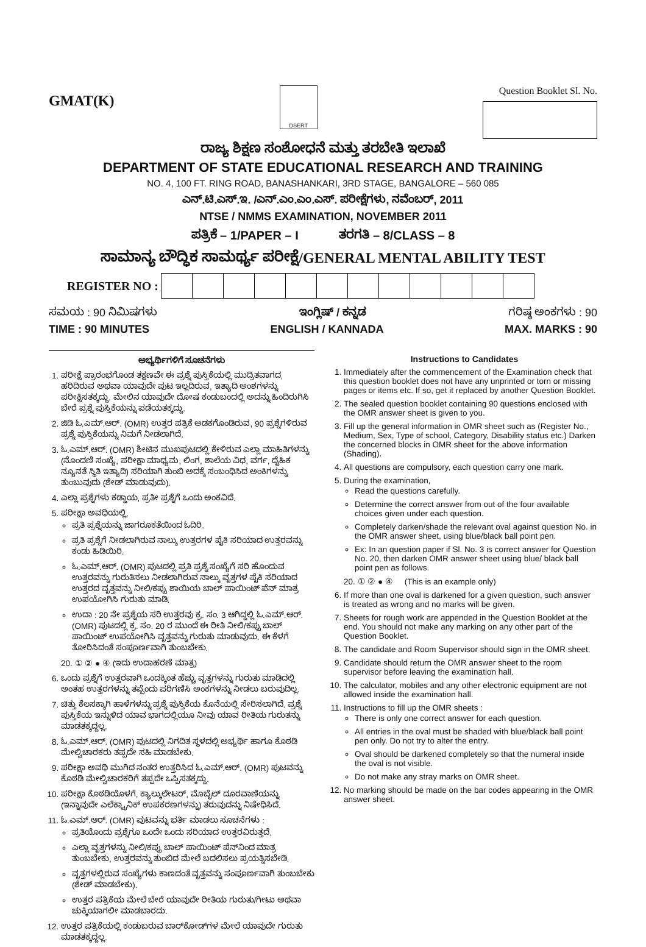GMAT(K)
DSERT
Question Booklet Sl. No.
ರಾಜ್ಯ ಶಿಕ್ಷಣ ಸಂಶೋಧನೆ ಮತ್ತು ತರಬೇತಿ ಇಲಾಖೆ
DEPARTMENT OF STATE EDUCATIONAL RESEARCH AND TRAINING
NO. 4, 100 FT. RING ROAD, BANASHANKARI, 3RD STAGE, BANGALORE – 560 085
ಎನ್.ಟಿ.ಎಸ್.ಇ. /ಎನ್.ಎಂ.ಎಂ.ಎಸ್. ಪರೀಕ್ಷೆಗಳು, ನವೆಂಬರ್, 2011
NTSE / NMMS EXAMINATION, NOVEMBER 2011
ಪತ್ರಿಕೆ – 1/PAPER – I ತರಗತಿ – 8/CLASS – 8
ಸಾಮಾನ್ಯ ಬೌದ್ಧಿಕ ಸಾಮರ್ಥ್ಯ ಪರೀಕ್ಷೆ/GENERAL MENTAL ABILITY TEST
REGISTER NO :
ಸಮಯ : 90 ನಿಮಿಷಗಳು ಇಂಗ್ಲಿಷ್ / ಕನ್ನಡ ಗರಿಷ್ಠ ಅಂಕಗಳು : 90
TIME : 90 MINUTES ENGLISH / KANNADA MAX. MARKS : 90
ಅಭ್ಯರ್ಥಿಗಳಿಗೆ ಸೂಚನೆಗಳು
1. ಪರೀಕ್ಷೆ ಪ್ರಾರಂಭಗೊಂಡ ತಕ್ಷಣವೇ ಈ ಪ್ರಶ್ನೆ ಪುಸ್ತಿಕೆಯಲ್ಲಿ ಮುದ್ರಿತವಾಗದ, ಹರಿದಿರುವ ಅಥವಾ ಯಾವುದೇ ಪುಟ ಇಲ್ಲದಿರುವ, ಇತ್ಯಾದಿ ಅಂಶಗಳನ್ನು ಪರೀಕ್ಷಿಸತಕ್ಕದ್ದು. ಮೇಲಿನ ಯಾವುದೇ ದೋಷ ಕಂಡುಬಂದಲ್ಲಿ ಅದನ್ನು ಹಿಂದಿರುಗಿಸಿ ಬೇರೆ ಪ್ರಶ್ನೆ ಪುಸ್ತಿಕೆಯನ್ನು ಪಡೆಯತಕ್ಕದ್ದು.
2. ಜಿಡಿ ಓ.ಎಮ್.ಆರ್. (OMR) ಉತ್ತರ ಪತ್ರಿಕೆ ಅಡಕಗೊಂಡಿರುವ, 90 ಪ್ರಶ್ನೆಗಳಿರುವ ಪ್ರಶ್ನೆ ಪುಸ್ತಿಕೆಯನ್ನು ನಿಮಗೆ ನೀಡಲಾಗಿದೆ.
3. ಓ.ಎಮ್.ಆರ್. (OMR) ಶೀಟಿನ ಮುಖಪುಟದಲ್ಲಿ ಕೇಳಿರುವ ಎಲ್ಲಾ ಮಾಹಿತಿಗಳನ್ನು (ನೊಂದಣಿ ಸಂಖ್ಯೆ, ಪರೀಕ್ಷಾ ಮಾಧ್ಯಮ, ಲಿಂಗ, ಶಾಲೆಯ ವಿಧ, ವರ್ಗ, ದೈಹಿಕ ನ್ಯೂನತೆ ಸ್ಥಿತಿ ಇತ್ಯಾದಿ) ಸರಿಯಾಗಿ ತುಂಬಿ ಅದಕ್ಕೆ ಸಂಬಂಧಿಸಿದ ಅಂಕಿಗಳನ್ನು ತುಂಬುವುದು (ಶೇಡ್ ಮಾಡುವುದು).
4. ಎಲ್ಲಾ ಪ್ರಶ್ನೆಗಳು ಕಡ್ಡಾಯ, ಪ್ರತೀ ಪ್ರಶ್ನೆಗೆ ಒಂದು ಅಂಕವಿದೆ.
5. ಪರೀಕ್ಷಾ ಅವಧಿಯಲ್ಲಿ,
ಪ್ರತಿ ಪ್ರಶ್ನೆಯನ್ನು ಜಾಗರೂಕತೆಯಿಂದ ಓದಿರಿ.
ಪ್ರತಿ ಪ್ರಶ್ನೆಗೆ ನೀಡಲಾಗಿರುವ ನಾಲ್ಕು ಉತ್ತರಗಳ ಪೈಕಿ ಸರಿಯಾದ ಉತ್ತರವನ್ನು ಕಂಡು ಹಿಡಿಯಿರಿ.
ಓ.ಎಮ್.ಆರ್. (OMR) ಪುಟದಲ್ಲಿ ಪ್ರತಿ ಪ್ರಶ್ನೆ ಸಂಖ್ಯೆಗೆ ಸರಿ ಹೊಂದುವ ಉತ್ತರವನ್ನು ಗುರುತಿಸಲು ನೀಡಲಾಗಿರುವ ನಾಲ್ಕು ವೃತ್ತಗಳ ಪೈಕಿ ಸರಿಯಾದ ಉತ್ತರದ ವೃತ್ತವನ್ನು ನೀಲಿ/ಕಪ್ಪು ಶಾಯಿಯ ಬಾಲ್ ಪಾಯಿಂಟ್ ಪೆನ್ ಮಾತ್ರ ಉಪಯೋಗಿಸಿ ಗುರುತು ಮಾಡಿ.
ಉದಾ : 20 ನೇ ಪ್ರಶ್ನೆಯ ಸರಿ ಉತ್ತರವು ಕ್ರ. ಸಂ. 3 ಆಗಿದ್ದಲ್ಲಿ ಓ.ಎಮ್.ಆರ್. (OMR) ಪುಟದಲ್ಲಿ ಕ್ರ. ಸಂ. 20 ರ ಮುಂದೆ ಈ ರೀತಿ ನೀಲಿ/ಕಪ್ಪು ಬಾಲ್ ಪಾಯಿಂಟ್ ಉಪಯೋಗಿಸಿ ವೃತ್ತವನ್ನು ಗುರುತು ಮಾಡುವುದು. ಈ ಕೆಳಗೆ ತೋರಿಸಿದಂತೆ ಸಂಪೂರ್ಣವಾಗಿ ತುಂಬಬೇಕು.
20. ① ② ● ④ (ಇದು ಉದಾಹರಣೆ ಮಾತ್ರ)
6. ಒಂದು ಪ್ರಶ್ನೆಗೆ ಉತ್ತರವಾಗಿ ಒಂದಕ್ಕಿಂತ ಹೆಚ್ಚು ವೃತ್ತಗಳನ್ನು ಗುರುತು ಮಾಡಿದಲ್ಲಿ ಅಂತಹ ಉತ್ತರಗಳನ್ನು ತಪ್ಪೆಂದು ಪರಿಗಣಿಸಿ ಅಂಕಗಳನ್ನು ನೀಡಲು ಬರುವುದಿಲ್ಲ.
7. ಚಿತ್ತು ಕೆಲಸಕ್ಕಾಗಿ ಹಾಳೆಗಳನ್ನು ಪ್ರಶ್ನೆ ಪುಸ್ತಿಕೆಯ ಕೊನೆಯಲ್ಲಿ ಸೇರಿಸಲಾಗಿದೆ. ಪ್ರಶ್ನೆ ಪುಸ್ತಿಕೆಯ ಇನ್ನುಳಿದ ಯಾವ ಭಾಗದಲ್ಲಿಯೂ ನೀವು ಯಾವ ರೀತಿಯ ಗುರುತನ್ನು ಮಾಡತಕ್ಕದ್ದಲ್ಲ.
8. ಓ.ಎಮ್.ಆರ್. (OMR) ಪುಟದಲ್ಲಿ ನಿಗದಿತ ಸ್ಥಳದಲ್ಲಿ ಅಭ್ಯರ್ಥಿ ಹಾಗೂ ಕೊಠಡಿ ಮೇಲ್ವಿಚಾರಕರು ತಪ್ಪದೇ ಸಹಿ ಮಾಡಬೇಕು.
9. ಪರೀಕ್ಷಾ ಅವಧಿ ಮುಗಿದ ನಂತರ ಉತ್ತರಿಸಿದ ಓ.ಎಮ್.ಆರ್. (OMR) ಪುಟವನ್ನು ಕೊಠಡಿ ಮೇಲ್ವಿಚಾರಕರಿಗೆ ತಪ್ಪದೇ ಒಪ್ಪಿಸತಕ್ಕದ್ದು.
10. ಪರೀಕ್ಷಾ ಕೊಠಡಿಯೊಳಗೆ, ಕ್ಯಾಲ್ಕುಲೇಟರ್, ಮೊಬೈಲ್ ದೂರವಾಣಿಯನ್ನು (ಇನ್ನಾವುದೇ ಎಲೆಕ್ಟ್ರಾನಿಕ್ ಉಪಕರಣಗಳನ್ನು) ತರುವುದನ್ನು ನಿಷೇಧಿಸಿದೆ.
11. ಓ.ಎಮ್.ಆರ್. (OMR) ಪುಟವನ್ನು ಭರ್ತಿ ಮಾಡಲು ಸೂಚನೆಗಳು :
ಪ್ರತಿಯೊಂದು ಪ್ರಶ್ನೆಗೂ ಒಂದೇ ಒಂದು ಸರಿಯಾದ ಉತ್ತರವಿರುತ್ತದೆ.
ಎಲ್ಲಾ ವೃತ್ತಗಳನ್ನು ನೀಲಿ/ಕಪ್ಪು ಬಾಲ್ ಪಾಯಿಂಟ್ ಪೆನ್‌ನಿಂದ ಮಾತ್ರ ತುಂಬಬೇಕು, ಉತ್ತರವನ್ನು ತುಂಬಿದ ಮೇಲೆ ಬದಲಿಸಲು ಪ್ರಯತ್ನಿಸಬೇಡಿ.
ವೃತ್ತಗಳಲ್ಲಿರುವ ಸಂಖ್ಯೆಗಳು ಕಾಣದಂತೆ ವೃತ್ತವನ್ನು ಸಂಪೂರ್ಣವಾಗಿ ತುಂಬಬೇಕು (ಶೇಡ್ ಮಾಡಬೇಕು).
ಉತ್ತರ ಪತ್ರಿಕೆಯ ಮೇಲೆ ಬೇರೆ ಯಾವುದೇ ರೀತಿಯ ಗುರುತು/ಗೀಟು ಅಥವಾ ಚುಕ್ಕಿಯಾಗಲೀ ಮಾಡಬಾರದು.
12. ಉತ್ತರ ಪತ್ರಿಕೆಯಲ್ಲಿ ಕಂಡುಬರುವ ಬಾರ್‌ಕೋಡ್‌ಗಳ ಮೇಲೆ ಯಾವುದೇ ಗುರುತು ಮಾಡತಕ್ಕದ್ದಲ್ಲ.
Instructions to Candidates
1. Immediately after the commencement of the Examination check that this question booklet does not have any unprinted or torn or missing pages or items etc. If so, get it replaced by another Question Booklet.
2. The sealed question booklet containing 90 questions enclosed with the OMR answer sheet is given to you.
3. Fill up the general information in OMR sheet such as (Register No., Medium, Sex, Type of school, Category, Disability status etc.) Darken the concerned blocks in OMR sheet for the above information (Shading).
4. All questions are compulsory, each question carry one mark.
5. During the examination,
Read the questions carefully.
Determine the correct answer from out of the four available choices given under each question.
Completely darken/shade the relevant oval against question No. in the OMR answer sheet, using blue/black ball point pen.
Ex: In an question paper if Sl. No. 3 is correct answer for Question No. 20, then darken OMR answer sheet using blue/ black ball point pen as follows.
20. ① ② ● ④ (This is an example only)
6. If more than one oval is darkened for a given question, such answer is treated as wrong and no marks will be given.
7. Sheets for rough work are appended in the Question Booklet at the end. You should not make any marking on any other part of the Question Booklet.
8. The candidate and Room Supervisor should sign in the OMR sheet.
9. Candidate should return the OMR answer sheet to the room supervisor before leaving the examination hall.
10. The calculator, mobiles and any other electronic equipment are not allowed inside the examination hall.
11. Instructions to fill up the OMR sheets :
There is only one correct answer for each question.
All entries in the oval must be shaded with blue/black ball point pen only. Do not try to alter the entry.
Oval should be darkened completely so that the numeral inside the oval is not visible.
Do not make any stray marks on OMR sheet.
12. No marking should be made on the bar codes appearing in the OMR answer sheet.